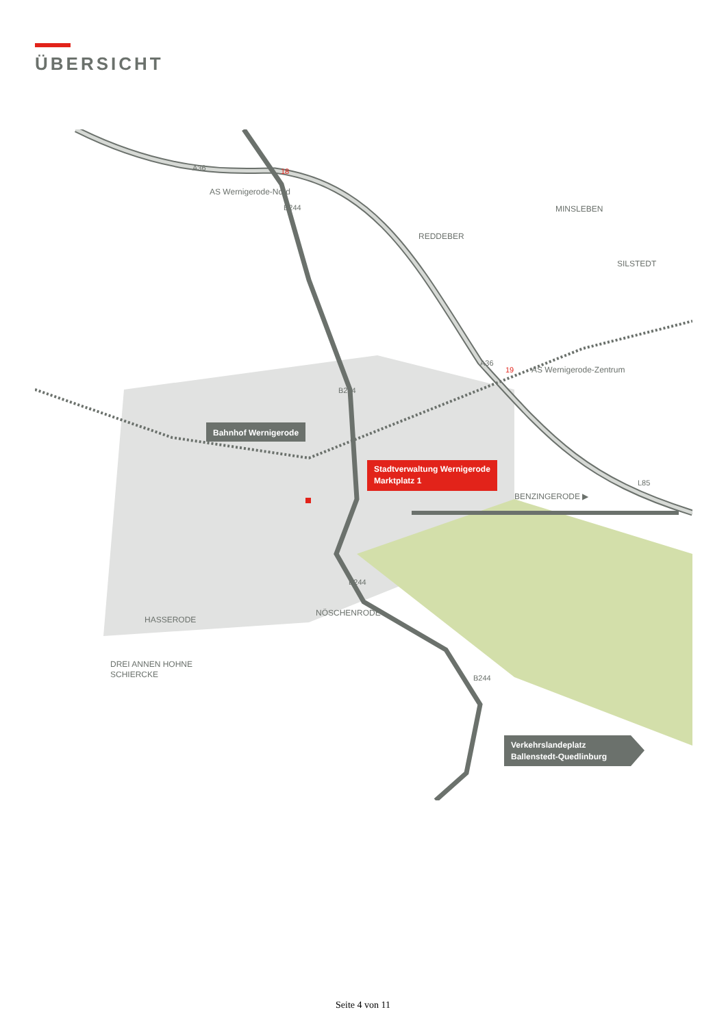ÜBERSICHT
AS Wernigerode-Nord
AS Wernigerode-Zentrum
REDDEBER
MINSLEBEN
SILSTEDT
BENZINGERODE ▶
NÖSCHENRODE
HASSERODE
DREI ANNEN HOHNE
SCHIERCKE
Bahnhof Wernigerode
Stadtverwaltung Wernigerode
Marktplatz 1
Verkehrslandeplatz
Ballenstedt-Quedlinburg
A36
A36
18
19
B244
B244
B244
B244
L85
Seite 4 von 11